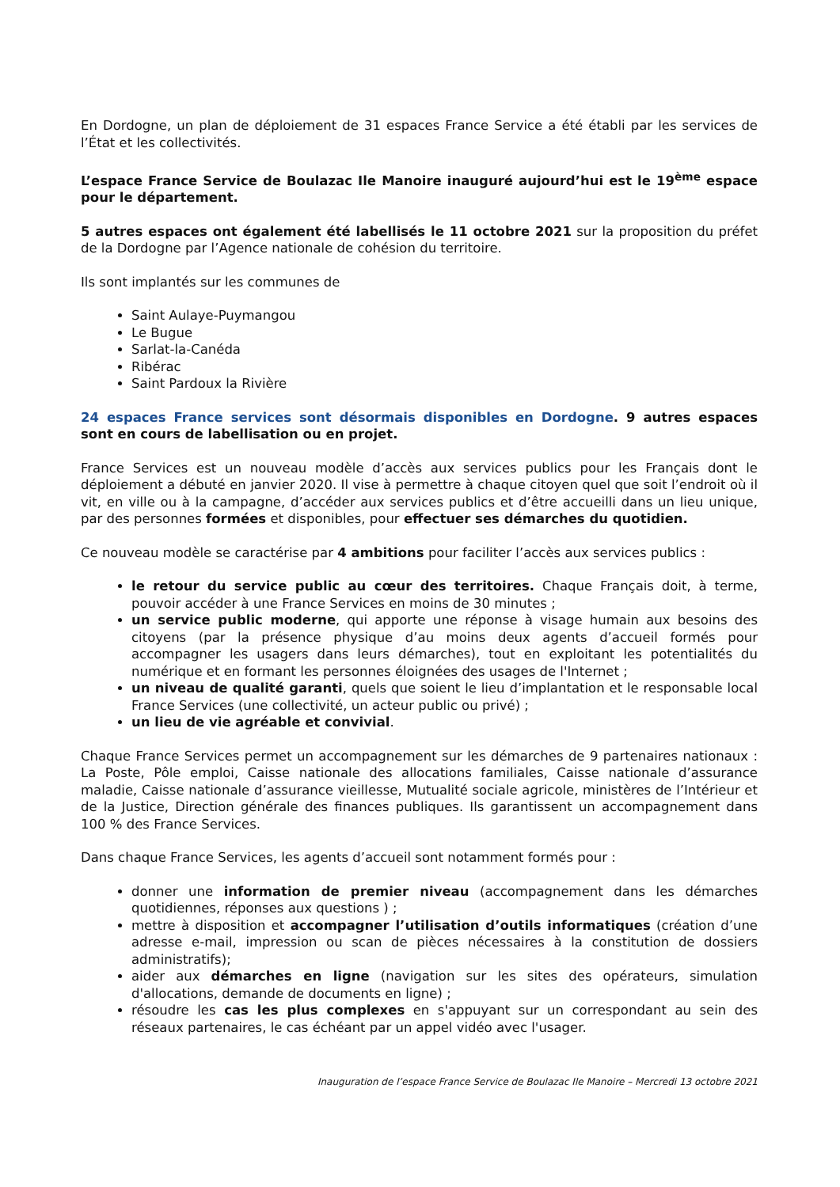En Dordogne, un plan de déploiement de 31 espaces France Service a été établi par les services de l’État et les collectivités.
L’espace France Service de Boulazac Ile Manoire inauguré aujourd’hui est le 19<sup>ème</sup> espace pour le département.
5 autres espaces ont également été labellisés le 11 octobre 2021 sur la proposition du préfet de la Dordogne par l’Agence nationale de cohésion du territoire.
Ils sont implantés sur les communes de
Saint Aulaye-Puymangou
Le Bugue
Sarlat-la-Canéda
Ribérac
Saint Pardoux la Rivière
24 espaces France services sont désormais disponibles en Dordogne. 9 autres espaces sont en cours de labellisation ou en projet.
France Services est un nouveau modèle d’accès aux services publics pour les Français dont le déploiement a débuté en janvier 2020. Il vise à permettre à chaque citoyen quel que soit l’endroit où il vit, en ville ou à la campagne, d’accéder aux services publics et d’être accueilli dans un lieu unique, par des personnes formées et disponibles, pour effectuer ses démarches du quotidien.
Ce nouveau modèle se caractérise par 4 ambitions pour faciliter l’accès aux services publics :
le retour du service public au cœur des territoires. Chaque Français doit, à terme, pouvoir accéder à une France Services en moins de 30 minutes ;
un service public moderne, qui apporte une réponse à visage humain aux besoins des citoyens (par la présence physique d’au moins deux agents d’accueil formés pour accompagner les usagers dans leurs démarches), tout en exploitant les potentialités du numérique et en formant les personnes éloignées des usages de l'Internet ;
un niveau de qualité garanti, quels que soient le lieu d’implantation et le responsable local France Services (une collectivité, un acteur public ou privé) ;
un lieu de vie agréable et convivial.
Chaque France Services permet un accompagnement sur les démarches de 9 partenaires nationaux : La Poste, Pôle emploi, Caisse nationale des allocations familiales, Caisse nationale d’assurance maladie, Caisse nationale d’assurance vieillesse, Mutualité sociale agricole, ministères de l’Intérieur et de la Justice, Direction générale des finances publiques. Ils garantissent un accompagnement dans 100 % des France Services.
Dans chaque France Services, les agents d’accueil sont notamment formés pour :
donner une information de premier niveau (accompagnement dans les démarches quotidiennes, réponses aux questions ) ;
mettre à disposition et accompagner l’utilisation d’outils informatiques (création d’une adresse e-mail, impression ou scan de pièces nécessaires à la constitution de dossiers administratifs);
aider aux démarches en ligne (navigation sur les sites des opérateurs, simulation d'allocations, demande de documents en ligne) ;
résoudre les cas les plus complexes en s'appuyant sur un correspondant au sein des réseaux partenaires, le cas échéant par un appel vidéo avec l'usager.
Inauguration de l’espace France Service de Boulazac Ile Manoire – Mercredi 13 octobre 2021